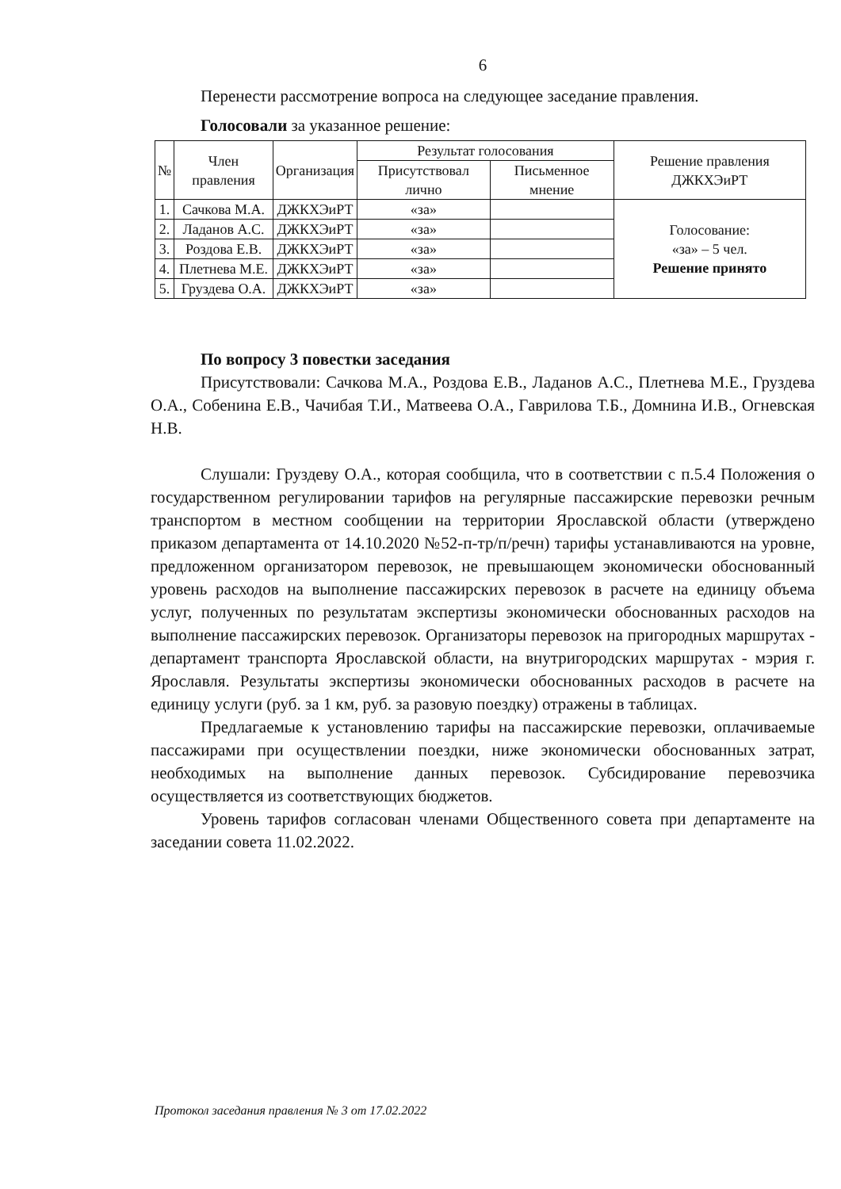6
Перенести рассмотрение вопроса на следующее заседание правления.
Голосовали за указанное решение:
| № | Член правления | Организация | Результат голосования | | Решение правления ДЖКХЭиРТ |
| --- | --- | --- | --- | --- | --- |
| | | | Присутствовал лично | Письменное мнение | |
| 1. | Сачкова М.А. | ДЖКХЭиРТ | «за» | | Голосование: «за» – 5 чел. Решение принято |
| 2. | Ладанов А.С. | ДЖКХЭиРТ | «за» | | |
| 3. | Роздова Е.В. | ДЖКХЭиРТ | «за» | | |
| 4. | Плетнева М.Е. | ДЖКХЭиРТ | «за» | | |
| 5. | Груздева О.А. | ДЖКХЭиРТ | «за» | | |
По вопросу 3 повестки заседания
Присутствовали: Сачкова М.А., Роздова Е.В., Ладанов А.С., Плетнева М.Е., Груздева О.А., Собенина Е.В., Чачибая Т.И., Матвеева О.А., Гаврилова Т.Б., Домнина И.В., Огневская Н.В.
Слушали: Груздеву О.А., которая сообщила, что в соответствии с п.5.4 Положения о государственном регулировании тарифов на регулярные пассажирские перевозки речным транспортом в местном сообщении на территории Ярославской области (утверждено приказом департамента от 14.10.2020 №52-п-тр/п/речн) тарифы устанавливаются на уровне, предложенном организатором перевозок, не превышающем экономически обоснованный уровень расходов на выполнение пассажирских перевозок в расчете на единицу объема услуг, полученных по результатам экспертизы экономически обоснованных расходов на выполнение пассажирских перевозок. Организаторы перевозок на пригородных маршрутах - департамент транспорта Ярославской области, на внутригородских маршрутах - мэрия г. Ярославля. Результаты экспертизы экономически обоснованных расходов в расчете на единицу услуги (руб. за 1 км, руб. за разовую поездку) отражены в таблицах.
Предлагаемые к установлению тарифы на пассажирские перевозки, оплачиваемые пассажирами при осуществлении поездки, ниже экономически обоснованных затрат, необходимых на выполнение данных перевозок. Субсидирование перевозчика осуществляется из соответствующих бюджетов.
Уровень тарифов согласован членами Общественного совета при департаменте на заседании совета 11.02.2022.
Протокол заседания правления № 3 от 17.02.2022